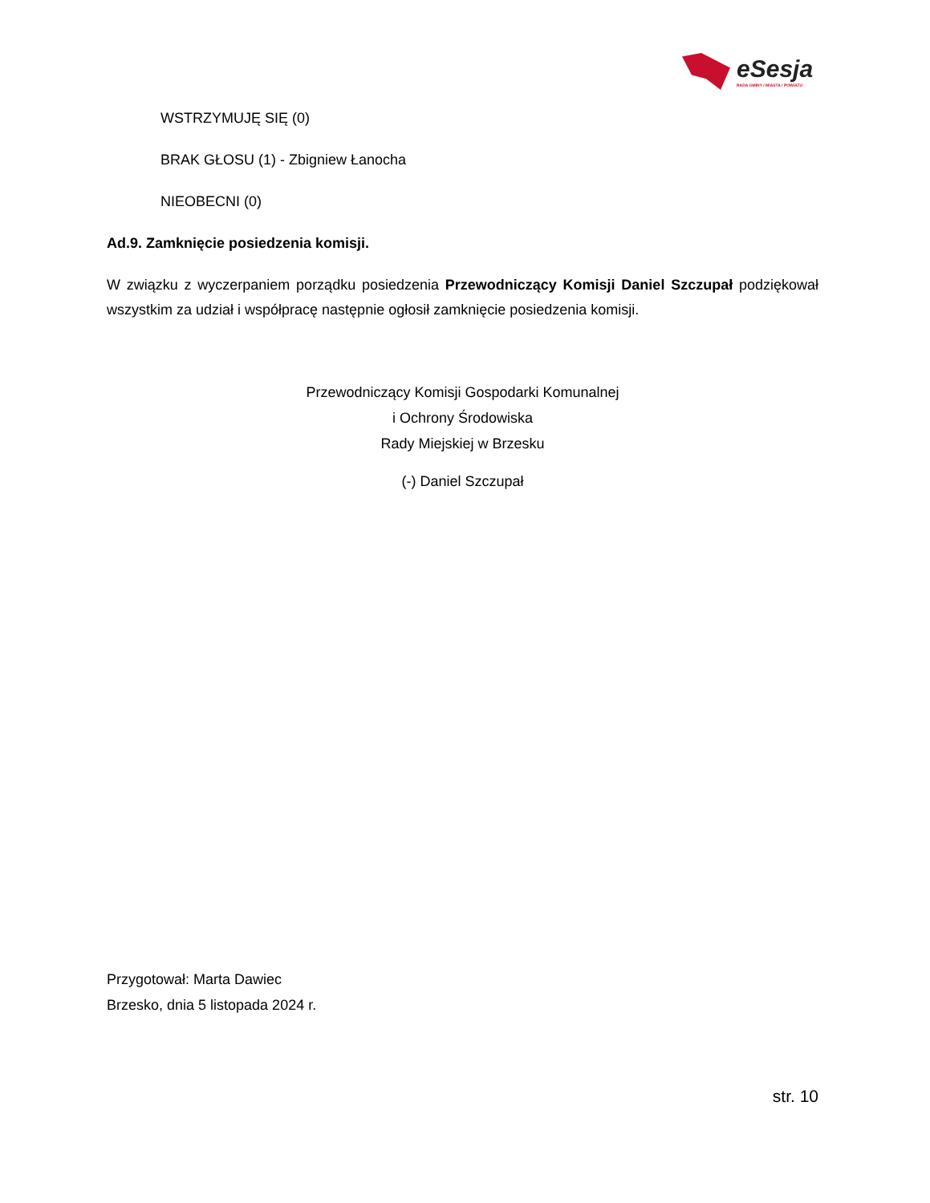eSesja
RADA GMINY / MIASTA / POWIATU
WSTRZYMUJĘ SIĘ (0)
BRAK GŁOSU (1) - Zbigniew Łanocha
NIEOBECNI (0)
Ad.9. Zamknięcie posiedzenia komisji.
W związku z wyczerpaniem porządku posiedzenia Przewodniczący Komisji Daniel Szczupał podziękował wszystkim za udział i współpracę następnie ogłosił zamknięcie posiedzenia komisji.
Przewodniczący Komisji Gospodarki Komunalnej
i Ochrony Środowiska
Rady Miejskiej w Brzesku
(-) Daniel Szczupał
Przygotował: Marta Dawiec
Brzesko, dnia 5 listopada 2024 r.
str. 10